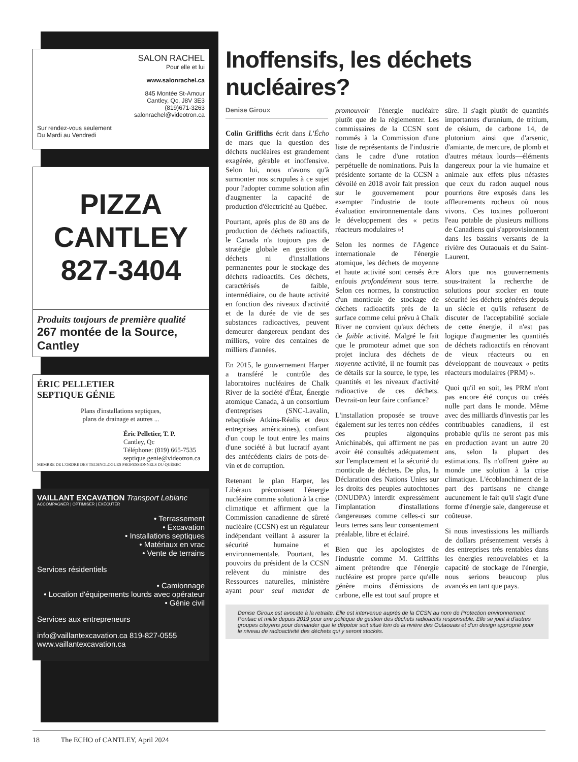SALON RACHEL
Pour elle et lui
www.salonrachel.ca
845 Montée St-Amour
Cantley, Qc, J8V 3E3
(819)671-3263
salonrachel@videotron.ca
Sur rendez-vous seulement
Du Mardi au Vendredi
PIZZA
CANTLEY
827-3404
Produits toujours de première qualité
267 montée de la Source,
Cantley
ÉRIC PELLETIER
SEPTIQUE GÉNIE
Plans d'installations septiques,
plans de drainage et autres ...
Éric Pelletier, T. P.
Cantley, Qc
Téléphone: (819) 665-7535
septique.genie@videotron.ca
MEMBRE DE L'ORDRE DES TECHNOLOGUES PROFESSIONNELS DU QUÉBEC
VAILLANT EXCAVATION Transport Leblanc
ACCOMPAGNER | OPTIMISER | EXÉCUTER
• Terrassement
• Excavation
• Installations septiques
• Matériaux en vrac
• Vente de terrains
Services résidentiels
• Camionnage
• Location d'équipements lourds avec opérateur
• Génie civil
Services aux entrepreneurs
info@vaillantexcavation.ca 819-827-0555
www.vaillantexcavation.ca
Inoffensifs, les déchets nucléaires?
Denise Giroux
Colin Griffiths écrit dans L'Écho de mars que la question des déchets nucléaires est grandement exagérée, gérable et inoffensive. Selon lui, nous n'avons qu'à surmonter nos scrupules à ce sujet pour l'adopter comme solution afin d'augmenter la capacité de production d'électricité au Québec.
Pourtant, après plus de 80 ans de production de déchets radioactifs, le Canada n'a toujours pas de stratégie globale en gestion de déchets ni d'installations permanentes pour le stockage des déchets radioactifs. Ces déchets, caractérisés de faible, intermédiaire, ou de haute activité en fonction des niveaux d'activité et de la durée de vie de ses substances radioactives, peuvent demeurer dangereux pendant des milliers, voire des centaines de milliers d'années.
En 2015, le gouvernement Harper a transféré le contrôle des laboratoires nucléaires de Chalk River de la société d'État, Énergie atomique Canada, à un consortium d'entreprises (SNC-Lavalin, rebaptisée Atkins-Réalis et deux entreprises américaines), confiant d'un coup le tout entre les mains d'une société à but lucratif ayant des antécédents clairs de pots-de-vin et de corruption.
Retenant le plan Harper, les Libéraux préconisent l'énergie nucléaire comme solution à la crise climatique et affirment que la Commission canadienne de sûreté nucléaire (CCSN) est un régulateur indépendant veillant à assurer la sécurité humaine et environnementale. Pourtant, les pouvoirs du président de la CCSN relèvent du ministre des Ressources naturelles, ministère ayant pour seul mandat de promouvoir l'énergie nucléaire plutôt que de la réglementer. Les commissaires de la CCSN sont nommés à la Commission d'une liste de représentants de l'industrie dans le cadre d'une rotation perpétuelle de nominations. Puis la présidente sortante de la CCSN a dévoilé en 2018 avoir fait pression sur le gouvernement pour exempter l'industrie de toute évaluation environnementale dans le développement des « petits réacteurs modulaires »!
Selon les normes de l'Agence internationale de l'énergie atomique, les déchets de moyenne et haute activité sont censés être enfouis profondément sous terre. Selon ces normes, la construction d'un monticule de stockage de déchets radioactifs près de la surface comme celui prévu à Chalk River ne convient qu'aux déchets de faible activité. Malgré le fait que le promoteur admet que son projet inclura des déchets de moyenne activité, il ne fournit pas de détails sur la source, le type, les quantités et les niveaux d'activité radioactive de ces déchets. Devrait-on leur faire confiance?
L'installation proposée se trouve également sur les terres non cédées des peuples algonquins Anichinabés, qui affirment ne pas avoir été consultés adéquatement sur l'emplacement et la sécurité du monticule de déchets. De plus, la Déclaration des Nations Unies sur les droits des peuples autochtones (DNUDPA) interdit expressément l'implantation d'installations dangereuses comme celles-ci sur leurs terres sans leur consentement préalable, libre et éclairé.
Bien que les apologistes de l'industrie comme M. Griffiths aiment prétendre que l'énergie nucléaire est propre parce qu'elle génère moins d'émissions de carbone, elle est tout sauf propre et sûre. Il s'agit plutôt de quantités importantes d'uranium, de tritium, de césium, de carbone 14, de plutonium ainsi que d'arsenic, d'amiante, de mercure, de plomb et d'autres métaux lourds—éléments dangereux pour la vie humaine et animale aux effets plus néfastes que ceux du radon auquel nous pourrions être exposés dans les affleurements rocheux où nous vivons. Ces toxines pollueront l'eau potable de plusieurs millions de Canadiens qui s'approvisionnent dans les bassins versants de la rivière des Outaouais et du Saint-Laurent.
Alors que nos gouvernements sous-traitent la recherche de solutions pour stocker en toute sécurité les déchets générés depuis un siècle et qu'ils refusent de discuter de l'acceptabilité sociale de cette énergie, il n'est pas logique d'augmenter les quantités de déchets radioactifs en rénovant de vieux réacteurs ou en développant de nouveaux « petits réacteurs modulaires (PRM) ».
Quoi qu'il en soit, les PRM n'ont pas encore été conçus ou créés nulle part dans le monde. Même avec des milliards d'investis par les contribuables canadiens, il est probable qu'ils ne seront pas mis en production avant un autre 20 ans, selon la plupart des estimations. Ils n'offrent guère au monde une solution à la crise climatique. L'écoblanchiment de la part des partisans ne change aucunement le fait qu'il s'agit d'une forme d'énergie sale, dangereuse et coûteuse.
Si nous investissions les milliards de dollars présentement versés à des entreprises très rentables dans les énergies renouvelables et la capacité de stockage de l'énergie, nous serions beaucoup plus avancés en tant que pays.
Denise Giroux est avocate à la retraite. Elle est intervenue auprès de la CCSN au nom de Protection environnement Pontiac et milite depuis 2019 pour une politique de gestion des déchets radioactifs responsable. Elle se joint à d'autres groupes citoyens pour demander que le dépotoir soit situé loin de la rivière des Outaouais et d'un design approprié pour le niveau de radioactivité des déchets qui y seront stockés.
18 The ECHO of CANTLEY, April 2024